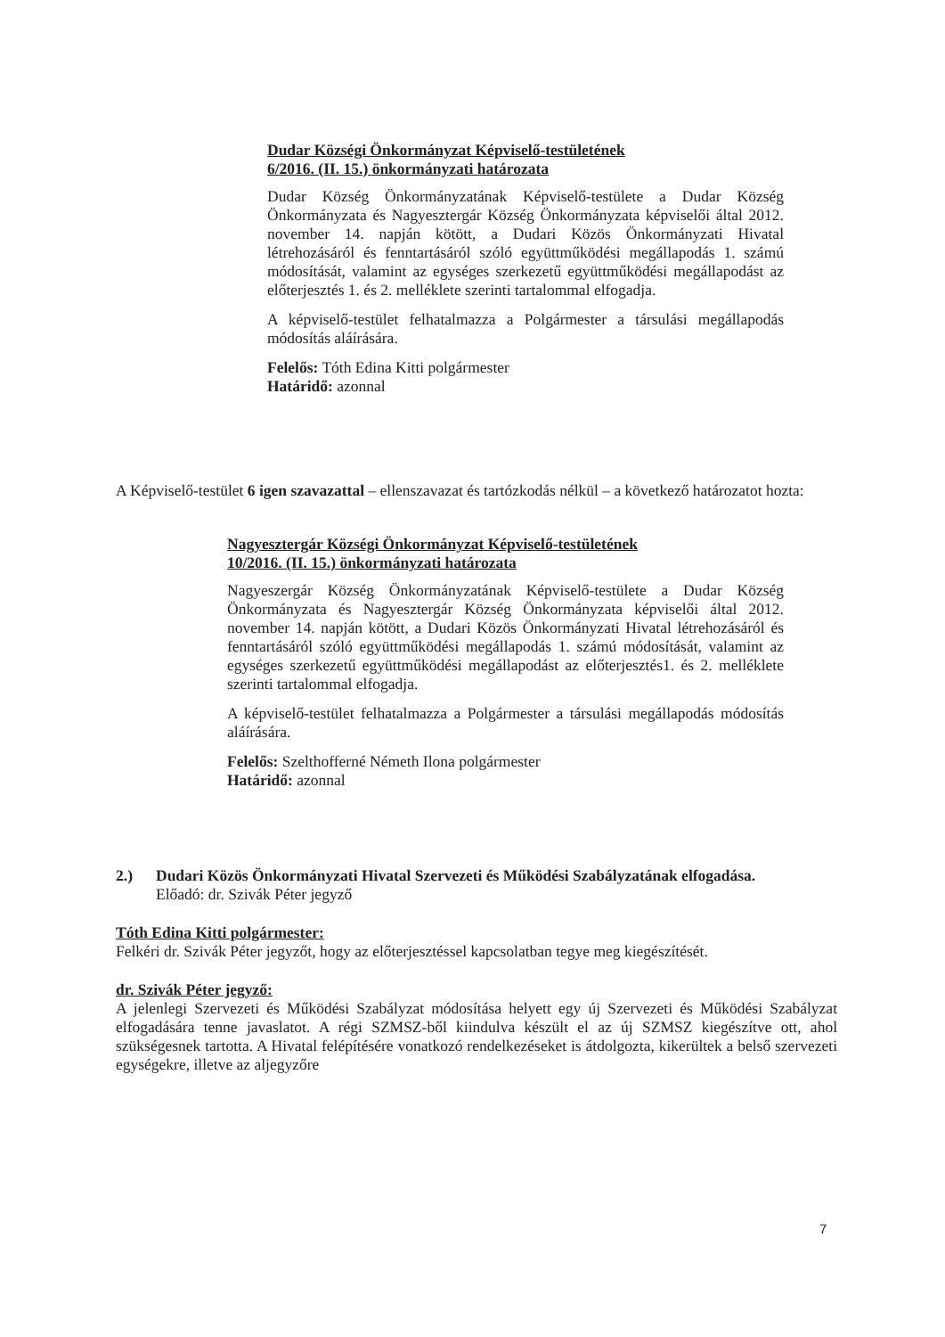Dudar Községi Önkormányzat Képviselő-testületének
6/2016. (II. 15.) önkormányzati határozata
Dudar Község Önkormányzatának Képviselő-testülete a Dudar Község Önkormányzata és Nagyesztergár Község Önkormányzata képviselői által 2012. november 14. napján kötött, a Dudari Közös Önkormányzati Hivatal létrehozásáról és fenntartásáról szóló együttműködési megállapodás 1. számú módosítását, valamint az egységes szerkezetű együttműködési megállapodást az előterjesztés 1. és 2. melléklete szerinti tartalommal elfogadja.
A képviselő-testület felhatalmazza a Polgármester a társulási megállapodás módosítás aláírására.
Felelős: Tóth Edina Kitti polgármester
Határidő: azonnal
A Képviselő-testület 6 igen szavazattal – ellenszavazat és tartózkodás nélkül – a következő határozatot hozta:
Nagyesztergár Községi Önkormányzat Képviselő-testületének
10/2016. (II. 15.) önkormányzati határozata
Nagyeszergár Község Önkormányzatának Képviselő-testülete a Dudar Község Önkormányzata és Nagyesztergár Község Önkormányzata képviselői által 2012. november 14. napján kötött, a Dudari Közös Önkormányzati Hivatal létrehozásáról és fenntartásáról szóló együttműködési megállapodás 1. számú módosítását, valamint az egységes szerkezetű együttműködési megállapodást az előterjesztés1. és 2. melléklete szerinti tartalommal elfogadja.
A képviselő-testület felhatalmazza a Polgármester a társulási megállapodás módosítás aláírására.
Felelős: Szelthofferné Németh Ilona polgármester
Határidő: azonnal
2.) Dudari Közös Önkormányzati Hivatal Szervezeti és Működési Szabályzatának elfogadása.
Előadó: dr. Szivák Péter jegyző
Tóth Edina Kitti polgármester:
Felkéri dr. Szivák Péter jegyzőt, hogy az előterjesztéssel kapcsolatban tegye meg kiegészítését.
dr. Szivák Péter jegyző:
A jelenlegi Szervezeti és Működési Szabályzat módosítása helyett egy új Szervezeti és Működési Szabályzat elfogadására tenne javaslatot. A régi SZMSZ-ből kiindulva készült el az új SZMSZ kiegészítve ott, ahol szükségesnek tartotta. A Hivatal felépítésére vonatkozó rendelkezéseket is átdolgozta, kikerültek a belső szervezeti egységekre, illetve az aljegyzőre
7